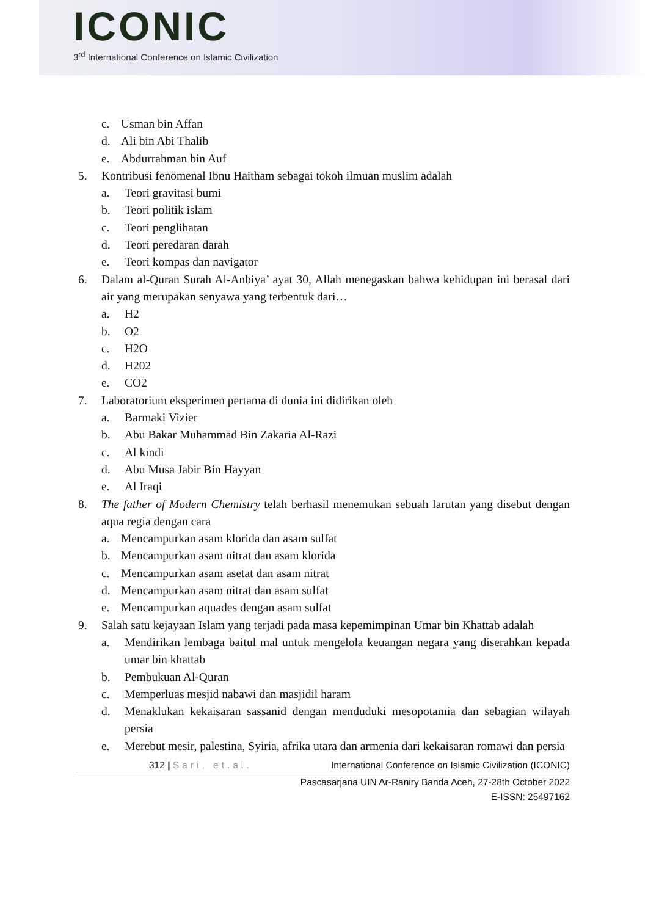ICONIC
3<sup>rd</sup> International Conference on Islamic Civilization
c. Usman bin Affan
d. Ali bin Abi Thalib
e. Abdurrahman bin Auf
5. Kontribusi fenomenal Ibnu Haitham sebagai tokoh ilmuan muslim adalah
a. Teori gravitasi bumi
b. Teori politik islam
c. Teori penglihatan
d. Teori peredaran darah
e. Teori kompas dan navigator
6. Dalam al-Quran Surah Al-Anbiya’ ayat 30, Allah menegaskan bahwa kehidupan ini berasal dari air yang merupakan senyawa yang terbentuk dari…
a. H2
b. O2
c. H2O
d. H202
e. CO2
7. Laboratorium eksperimen pertama di dunia ini didirikan oleh
a. Barmaki Vizier
b. Abu Bakar Muhammad Bin Zakaria Al-Razi
c. Al kindi
d. Abu Musa Jabir Bin Hayyan
e. Al Iraqi
8. The father of Modern Chemistry telah berhasil menemukan sebuah larutan yang disebut dengan aqua regia dengan cara
a. Mencampurkan asam klorida dan asam sulfat
b. Mencampurkan asam nitrat dan asam klorida
c. Mencampurkan asam asetat dan asam nitrat
d. Mencampurkan asam nitrat dan asam sulfat
e. Mencampurkan aquades dengan asam sulfat
9. Salah satu kejayaan Islam yang terjadi pada masa kepemimpinan Umar bin Khattab adalah
a. Mendirikan lembaga baitul mal untuk mengelola keuangan negara yang diserahkan kepada umar bin khattab
b. Pembukuan Al-Quran
c. Memperluas mesjid nabawi dan masjidil haram
d. Menaklukan kekaisaran sassanid dengan menduduki mesopotamia dan sebagian wilayah persia
e. Merebut mesir, palestina, Syiria, afrika utara dan armenia dari kekaisaran romawi dan persia
312 | Sari, et.al. International Conference on Islamic Civilization (ICONIC)
Pascasarjana UIN Ar-Raniry Banda Aceh, 27-28th October 2022
E-ISSN: 25497162